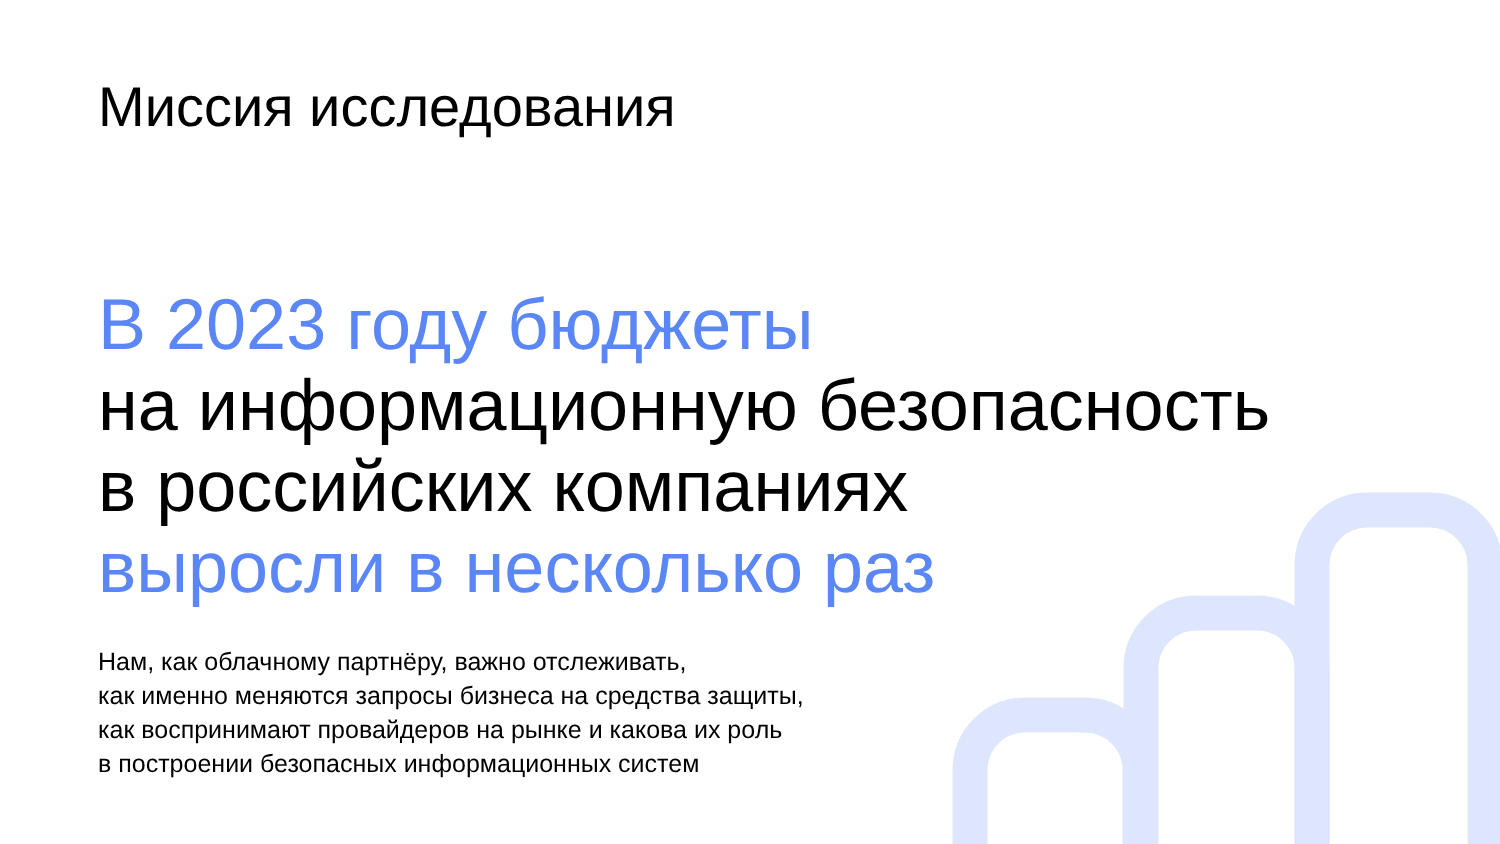Миссия исследования
В 2023 году бюджеты
на информационную безопасность
в российских компаниях
выросли в несколько раз
Нам, как облачному партнёру, важно отслеживать,
как именно меняются запросы бизнеса на средства защиты,
как воспринимают провайдеров на рынке и какова их роль
в построении безопасных информационных систем